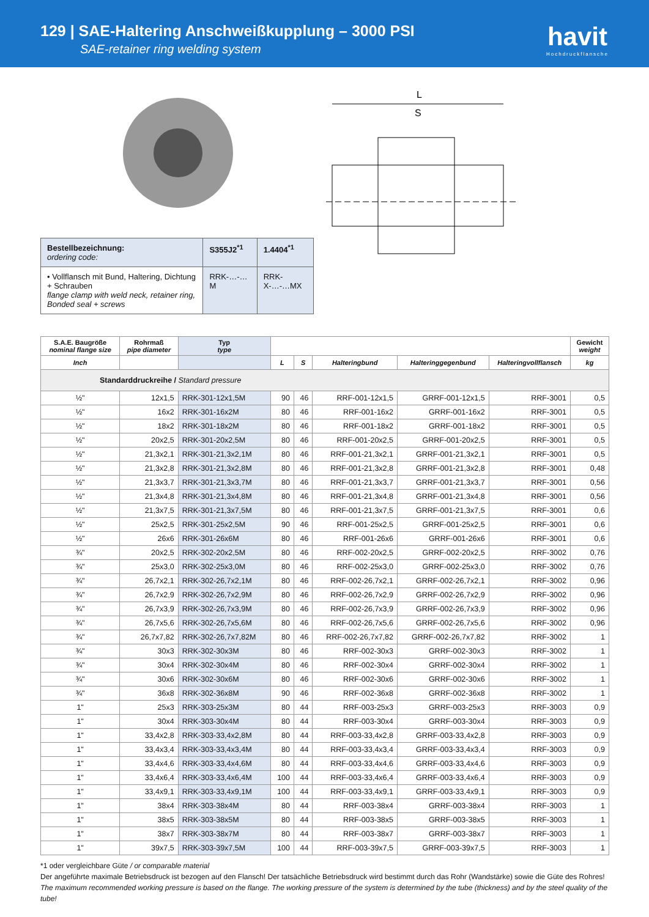129 | SAE-Haltering Anschweißkupplung – 3000 PSI
SAE-retainer ring welding system
havit
Hochdruckflansche
| Bestellbezeichnung: ordering code: | S355J2<sup>*1</sup> | 1.4404<sup>*1</sup> |
| • Vollflansch mit Bund, Haltering, Dichtung + Schrauben flange clamp with weld neck, retainer ring, Bonded seal + screws | RRK-…-…M | RRK-X-…-…MX |
L
S
| S.A.E. Baugröße nominal flange size | Rohrmaß pipe diameter | Typ type | | | | | | Gewicht weight |
| --- | --- | --- | --- | --- | --- | --- | --- | --- |
| Inch | | | L | S | Halteringbund | Halteringgegenbund | Halteringvollflansch | kg |
| Standarddruckreihe / Standard pressure | | | | | | | | |
| ½" | 12x1,5 | RRK-301-12x1,5M | 90 | 46 | RRF-001-12x1,5 | GRRF-001-12x1,5 | RRF-3001 | 0,5 |
| ½" | 16x2 | RRK-301-16x2M | 80 | 46 | RRF-001-16x2 | GRRF-001-16x2 | RRF-3001 | 0,5 |
| ½" | 18x2 | RRK-301-18x2M | 80 | 46 | RRF-001-18x2 | GRRF-001-18x2 | RRF-3001 | 0,5 |
| ½" | 20x2,5 | RRK-301-20x2,5M | 80 | 46 | RRF-001-20x2,5 | GRRF-001-20x2,5 | RRF-3001 | 0,5 |
| ½" | 21,3x2,1 | RRK-301-21,3x2,1M | 80 | 46 | RRF-001-21,3x2,1 | GRRF-001-21,3x2,1 | RRF-3001 | 0,5 |
| ½" | 21,3x2,8 | RRK-301-21,3x2,8M | 80 | 46 | RRF-001-21,3x2,8 | GRRF-001-21,3x2,8 | RRF-3001 | 0,48 |
| ½" | 21,3x3,7 | RRK-301-21,3x3,7M | 80 | 46 | RRF-001-21,3x3,7 | GRRF-001-21,3x3,7 | RRF-3001 | 0,56 |
| ½" | 21,3x4,8 | RRK-301-21,3x4,8M | 80 | 46 | RRF-001-21,3x4,8 | GRRF-001-21,3x4,8 | RRF-3001 | 0,56 |
| ½" | 21,3x7,5 | RRK-301-21,3x7,5M | 80 | 46 | RRF-001-21,3x7,5 | GRRF-001-21,3x7,5 | RRF-3001 | 0,6 |
| ½" | 25x2,5 | RRK-301-25x2,5M | 90 | 46 | RRF-001-25x2,5 | GRRF-001-25x2,5 | RRF-3001 | 0,6 |
| ½" | 26x6 | RRK-301-26x6M | 80 | 46 | RRF-001-26x6 | GRRF-001-26x6 | RRF-3001 | 0,6 |
| ¾" | 20x2,5 | RRK-302-20x2,5M | 80 | 46 | RRF-002-20x2,5 | GRRF-002-20x2,5 | RRF-3002 | 0,76 |
| ¾" | 25x3,0 | RRK-302-25x3,0M | 80 | 46 | RRF-002-25x3,0 | GRRF-002-25x3,0 | RRF-3002 | 0,76 |
| ¾" | 26,7x2,1 | RRK-302-26,7x2,1M | 80 | 46 | RRF-002-26,7x2,1 | GRRF-002-26,7x2,1 | RRF-3002 | 0,96 |
| ¾" | 26,7x2,9 | RRK-302-26,7x2,9M | 80 | 46 | RRF-002-26,7x2,9 | GRRF-002-26,7x2,9 | RRF-3002 | 0,96 |
| ¾" | 26,7x3,9 | RRK-302-26,7x3,9M | 80 | 46 | RRF-002-26,7x3,9 | GRRF-002-26,7x3,9 | RRF-3002 | 0,96 |
| ¾" | 26,7x5,6 | RRK-302-26,7x5,6M | 80 | 46 | RRF-002-26,7x5,6 | GRRF-002-26,7x5,6 | RRF-3002 | 0,96 |
| ¾" | 26,7x7,82 | RRK-302-26,7x7,82M | 80 | 46 | RRF-002-26,7x7,82 | GRRF-002-26,7x7,82 | RRF-3002 | 1 |
| ¾" | 30x3 | RRK-302-30x3M | 80 | 46 | RRF-002-30x3 | GRRF-002-30x3 | RRF-3002 | 1 |
| ¾" | 30x4 | RRK-302-30x4M | 80 | 46 | RRF-002-30x4 | GRRF-002-30x4 | RRF-3002 | 1 |
| ¾" | 30x6 | RRK-302-30x6M | 80 | 46 | RRF-002-30x6 | GRRF-002-30x6 | RRF-3002 | 1 |
| ¾" | 36x8 | RRK-302-36x8M | 90 | 46 | RRF-002-36x8 | GRRF-002-36x8 | RRF-3002 | 1 |
| 1" | 25x3 | RRK-303-25x3M | 80 | 44 | RRF-003-25x3 | GRRF-003-25x3 | RRF-3003 | 0,9 |
| 1" | 30x4 | RRK-303-30x4M | 80 | 44 | RRF-003-30x4 | GRRF-003-30x4 | RRF-3003 | 0,9 |
| 1" | 33,4x2,8 | RRK-303-33,4x2,8M | 80 | 44 | RRF-003-33,4x2,8 | GRRF-003-33,4x2,8 | RRF-3003 | 0,9 |
| 1" | 33,4x3,4 | RRK-303-33,4x3,4M | 80 | 44 | RRF-003-33,4x3,4 | GRRF-003-33,4x3,4 | RRF-3003 | 0,9 |
| 1" | 33,4x4,6 | RRK-303-33,4x4,6M | 80 | 44 | RRF-003-33,4x4,6 | GRRF-003-33,4x4,6 | RRF-3003 | 0,9 |
| 1" | 33,4x6,4 | RRK-303-33,4x6,4M | 100 | 44 | RRF-003-33,4x6,4 | GRRF-003-33,4x6,4 | RRF-3003 | 0,9 |
| 1" | 33,4x9,1 | RRK-303-33,4x9,1M | 100 | 44 | RRF-003-33,4x9,1 | GRRF-003-33,4x9,1 | RRF-3003 | 0,9 |
| 1" | 38x4 | RRK-303-38x4M | 80 | 44 | RRF-003-38x4 | GRRF-003-38x4 | RRF-3003 | 1 |
| 1" | 38x5 | RRK-303-38x5M | 80 | 44 | RRF-003-38x5 | GRRF-003-38x5 | RRF-3003 | 1 |
| 1" | 38x7 | RRK-303-38x7M | 80 | 44 | RRF-003-38x7 | GRRF-003-38x7 | RRF-3003 | 1 |
| 1" | 39x7,5 | RRK-303-39x7,5M | 100 | 44 | RRF-003-39x7,5 | GRRF-003-39x7,5 | RRF-3003 | 1 |
*1 oder vergleichbare Güte / or comparable material
Der angeführte maximale Betriebsdruck ist bezogen auf den Flansch! Der tatsächliche Betriebsdruck wird bestimmt durch das Rohr (Wandstärke) sowie die Güte des Rohres!
The maximum recommended working pressure is based on the flange. The working pressure of the system is determined by the tube (thickness) and by the steel quality of the tube!